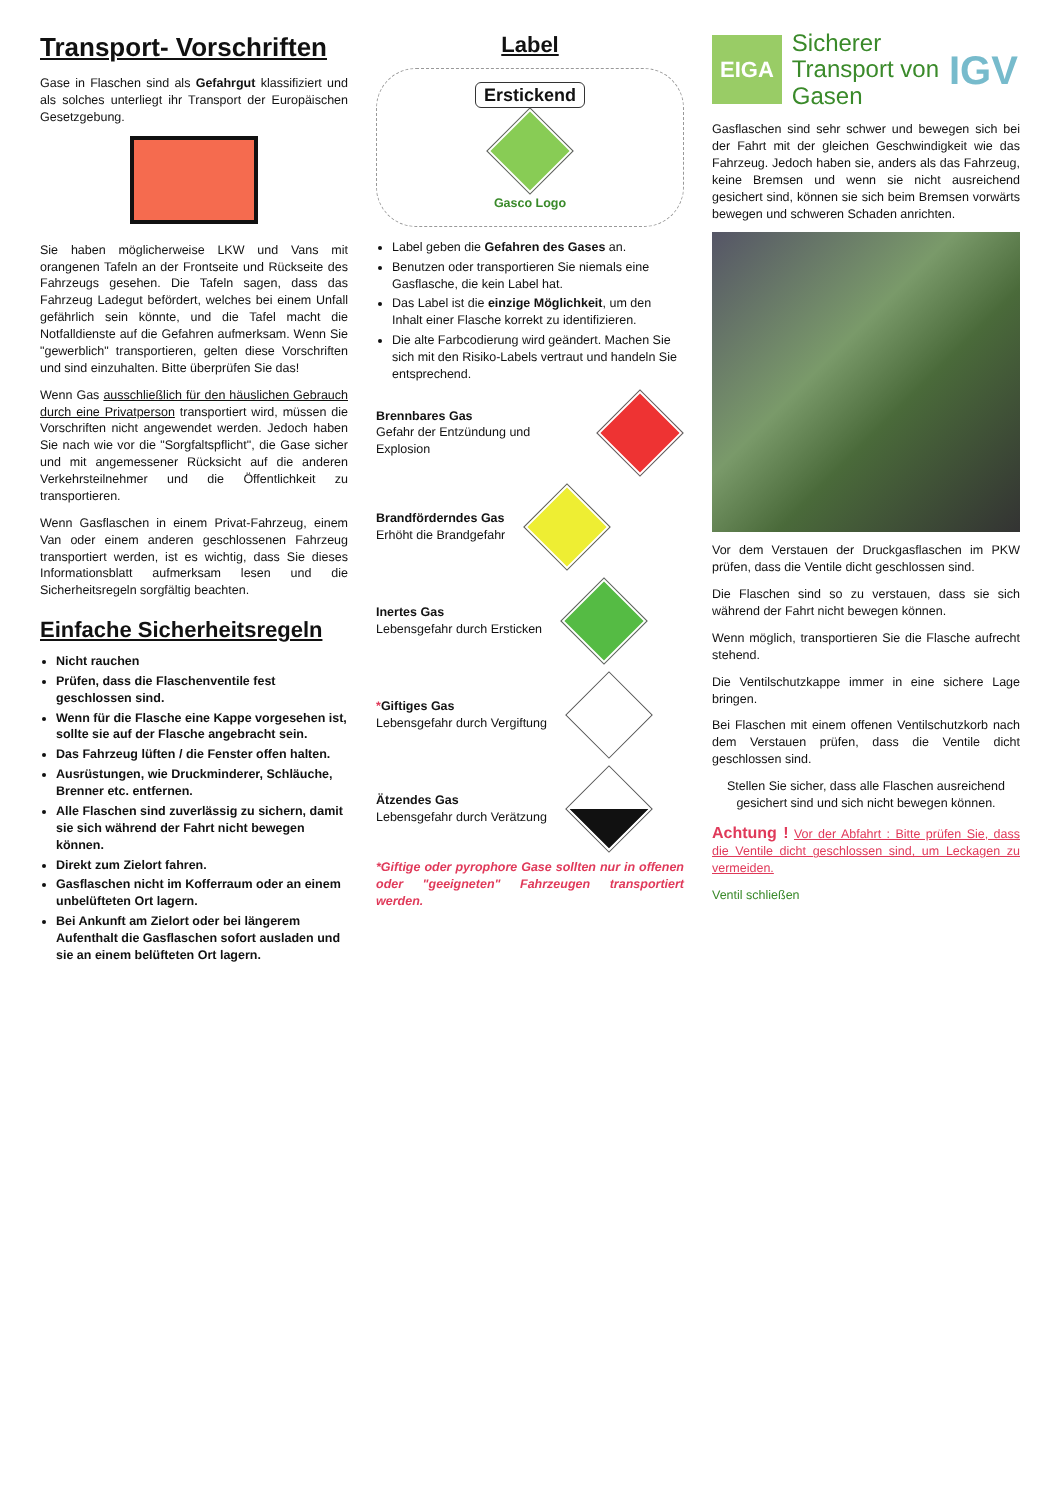Transport- Vorschriften
Gase in Flaschen sind als Gefahrgut klassifiziert und als solches unterliegt ihr Transport der Europäischen Gesetzgebung.
Sie haben möglicherweise LKW und Vans mit orangenen Tafeln an der Frontseite und Rückseite des Fahrzeugs gesehen. Die Tafeln sagen, dass das Fahrzeug Ladegut befördert, welches bei einem Unfall gefährlich sein könnte, und die Tafel macht die Notfalldienste auf die Gefahren aufmerksam. Wenn Sie "gewerblich" transportieren, gelten diese Vorschriften und sind einzuhalten. Bitte überprüfen Sie das!
Wenn Gas ausschließlich für den häuslichen Gebrauch durch eine Privatperson transportiert wird, müssen die Vorschriften nicht angewendet werden. Jedoch haben Sie nach wie vor die "Sorgfaltspflicht", die Gase sicher und mit angemessener Rücksicht auf die anderen Verkehrsteilnehmer und die Öffentlichkeit zu transportieren.
Wenn Gasflaschen in einem Privat-Fahrzeug, einem Van oder einem anderen geschlossenen Fahrzeug transportiert werden, ist es wichtig, dass Sie dieses Informationsblatt aufmerksam lesen und die Sicherheitsregeln sorgfältig beachten.
Einfache Sicherheitsregeln
Nicht rauchen
Prüfen, dass die Flaschenventile fest geschlossen sind.
Wenn für die Flasche eine Kappe vorgesehen ist, sollte sie auf der Flasche angebracht sein.
Das Fahrzeug lüften / die Fenster offen halten.
Ausrüstungen, wie Druckminderer, Schläuche, Brenner etc. entfernen.
Alle Flaschen sind zuverlässig zu sichern, damit sie sich während der Fahrt nicht bewegen können.
Direkt zum Zielort fahren.
Gasflaschen nicht im Kofferraum oder an einem unbelüfteten Ort lagern.
Bei Ankunft am Zielort oder bei längerem Aufenthalt die Gasflaschen sofort ausladen und sie an einem belüfteten Ort lagern.
Label
Erstickend
Gasco Logo
Label geben die Gefahren des Gases an.
Benutzen oder transportieren Sie niemals eine Gasflasche, die kein Label hat.
Das Label ist die einzige Möglichkeit, um den Inhalt einer Flasche korrekt zu identifizieren.
Die alte Farbcodierung wird geändert. Machen Sie sich mit den Risiko-Labels vertraut und handeln Sie entsprechend.
Brennbares Gas
Gefahr der Entzündung und Explosion
Brandförderndes Gas
Erhöht die Brandgefahr
Inertes Gas
Lebensgefahr durch Ersticken
*Giftiges Gas
Lebensgefahr durch Vergiftung
Ätzendes Gas
Lebensgefahr durch Verätzung
*Giftige oder pyrophore Gase sollten nur in offenen oder "geeigneten" Fahrzeugen transportiert werden.
EIGA
Sicherer
Transport von
Gasen
IGV
Gasflaschen sind sehr schwer und bewegen sich bei der Fahrt mit der gleichen Geschwindigkeit wie das Fahrzeug. Jedoch haben sie, anders als das Fahrzeug, keine Bremsen und wenn sie nicht ausreichend gesichert sind, können sie sich beim Bremsen vorwärts bewegen und schweren Schaden anrichten.
Vor dem Verstauen der Druckgasflaschen im PKW prüfen, dass die Ventile dicht geschlossen sind.
Die Flaschen sind so zu verstauen, dass sie sich während der Fahrt nicht bewegen können.
Wenn möglich, transportieren Sie die Flasche aufrecht stehend.
Die Ventilschutzkappe immer in eine sichere Lage bringen.
Bei Flaschen mit einem offenen Ventilschutzkorb nach dem Verstauen prüfen, dass die Ventile dicht geschlossen sind.
Stellen Sie sicher, dass alle Flaschen ausreichend gesichert sind und sich nicht bewegen können.
Achtung ! Vor der Abfahrt : Bitte prüfen Sie, dass die Ventile dicht geschlossen sind, um Leckagen zu vermeiden.
Ventil schließen